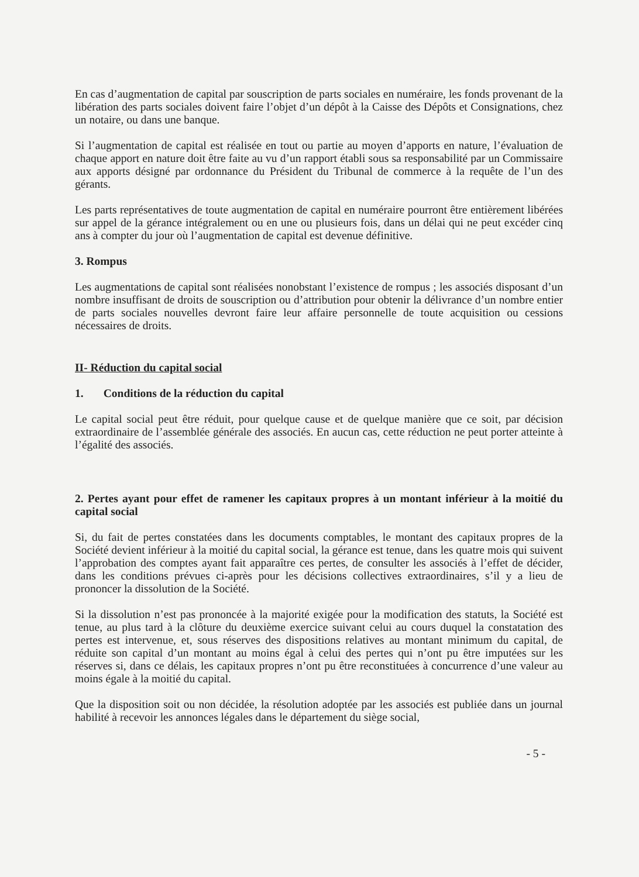En cas d’augmentation de capital par souscription de parts sociales en numéraire, les fonds provenant de la libération des parts sociales doivent faire l’objet d’un dépôt à la Caisse des Dépôts et Consignations, chez un notaire, ou dans une banque.
Si l’augmentation de capital est réalisée en tout ou partie au moyen d’apports en nature, l’évaluation de chaque apport en nature doit être faite au vu d’un rapport établi sous sa responsabilité par un Commissaire aux apports désigné par ordonnance du Président du Tribunal de commerce à la requête de l’un des gérants.
Les parts représentatives de toute augmentation de capital en numéraire pourront être entièrement libérées sur appel de la gérance intégralement ou en une ou plusieurs fois, dans un délai qui ne peut excéder cinq ans à compter du jour où l’augmentation de capital est devenue définitive.
3. Rompus
Les augmentations de capital sont réalisées nonobstant l’existence de rompus ; les associés disposant d’un nombre insuffisant de droits de souscription ou d’attribution pour obtenir la délivrance d’un nombre entier de parts sociales nouvelles devront faire leur affaire personnelle de toute acquisition ou cessions nécessaires de droits.
II- Réduction du capital social
1. Conditions de la réduction du capital
Le capital social peut être réduit, pour quelque cause et de quelque manière que ce soit, par décision extraordinaire de l’assemblée générale des associés. En aucun cas, cette réduction ne peut porter atteinte à l’égalité des associés.
2. Pertes ayant pour effet de ramener les capitaux propres à un montant inférieur à la moitié du capital social
Si, du fait de pertes constatées dans les documents comptables, le montant des capitaux propres de la Société devient inférieur à la moitié du capital social, la gérance est tenue, dans les quatre mois qui suivent l’approbation des comptes ayant fait apparaître ces pertes, de consulter les associés à l’effet de décider, dans les conditions prévues ci-après pour les décisions collectives extraordinaires, s’il y a lieu de prononcer la dissolution de la Société.
Si la dissolution n’est pas prononcée à la majorité exigée pour la modification des statuts, la Société est tenue, au plus tard à la clôture du deuxième exercice suivant celui au cours duquel la constatation des pertes est intervenue, et, sous réserves des dispositions relatives au montant minimum du capital, de réduite son capital d’un montant au moins égal à celui des pertes qui n’ont pu être imputées sur les réserves si, dans ce délais, les capitaux propres n’ont pu être reconstituées à concurrence d’une valeur au moins égale à la moitié du capital.
Que la disposition soit ou non décidée, la résolution adoptée par les associés est publiée dans un journal habilité à recevoir les annonces légales dans le département du siège social,
- 5 -